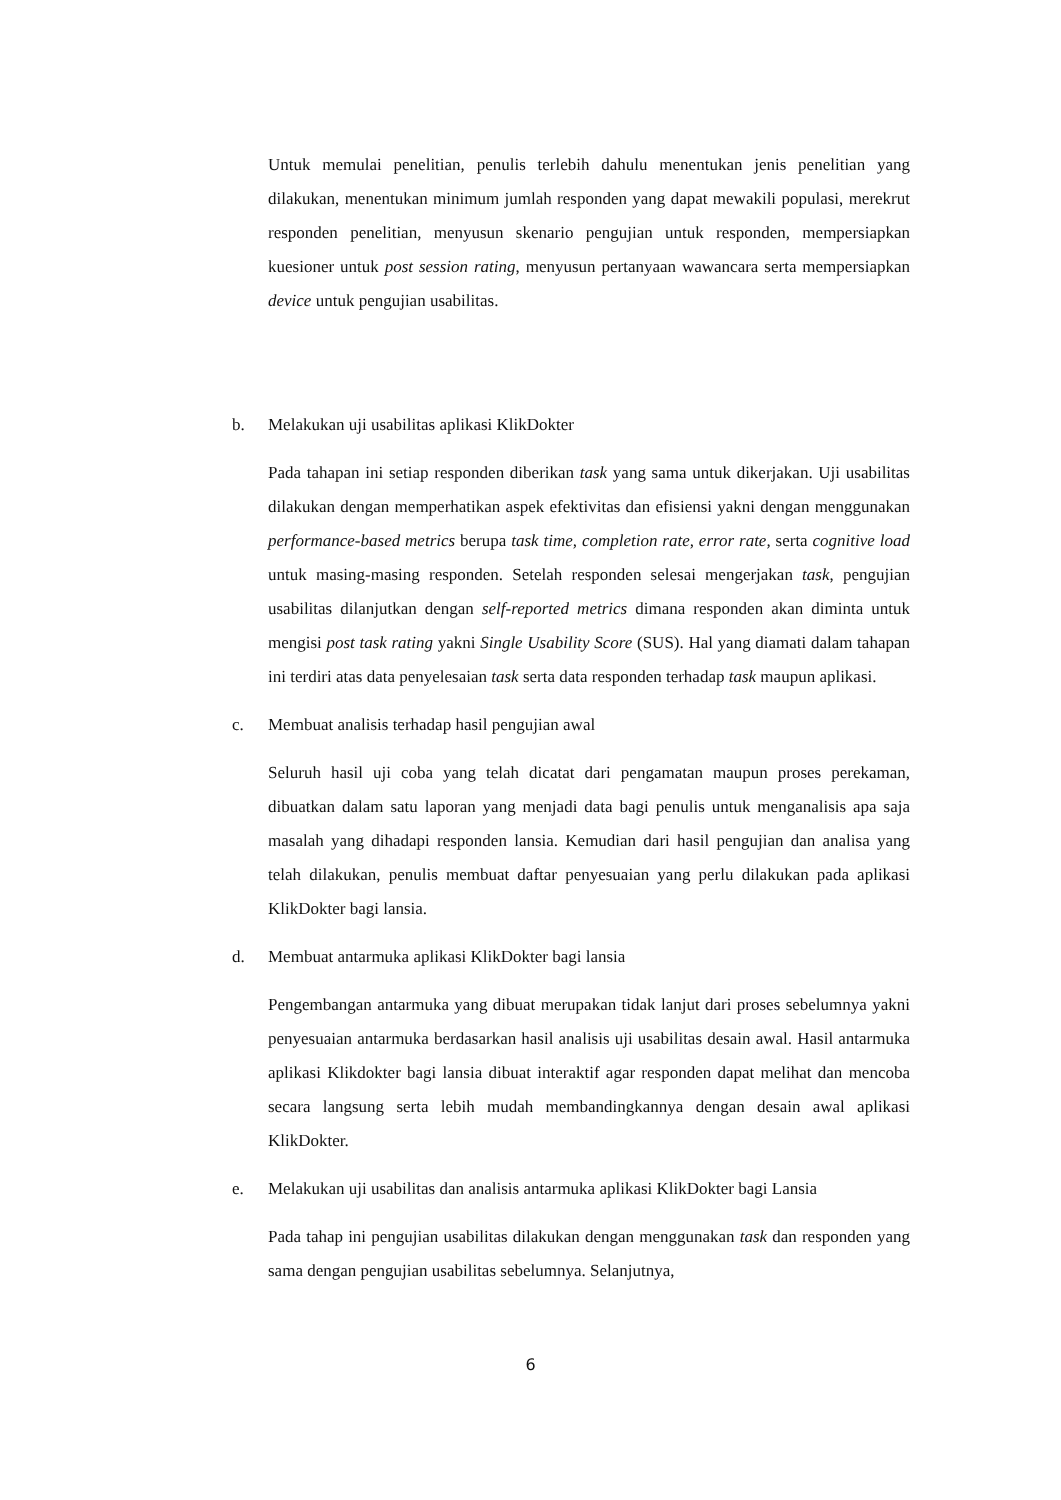Untuk memulai penelitian, penulis terlebih dahulu menentukan jenis penelitian yang dilakukan, menentukan minimum jumlah responden yang dapat mewakili populasi, merekrut responden penelitian, menyusun skenario pengujian untuk responden, mempersiapkan kuesioner untuk post session rating, menyusun pertanyaan wawancara serta mempersiapkan device untuk pengujian usabilitas.
b. Melakukan uji usabilitas aplikasi KlikDokter
Pada tahapan ini setiap responden diberikan task yang sama untuk dikerjakan. Uji usabilitas dilakukan dengan memperhatikan aspek efektivitas dan efisiensi yakni dengan menggunakan performance-based metrics berupa task time, completion rate, error rate, serta cognitive load untuk masing-masing responden. Setelah responden selesai mengerjakan task, pengujian usabilitas dilanjutkan dengan self-reported metrics dimana responden akan diminta untuk mengisi post task rating yakni Single Usability Score (SUS). Hal yang diamati dalam tahapan ini terdiri atas data penyelesaian task serta data responden terhadap task maupun aplikasi.
c. Membuat analisis terhadap hasil pengujian awal
Seluruh hasil uji coba yang telah dicatat dari pengamatan maupun proses perekaman, dibuatkan dalam satu laporan yang menjadi data bagi penulis untuk menganalisis apa saja masalah yang dihadapi responden lansia. Kemudian dari hasil pengujian dan analisa yang telah dilakukan, penulis membuat daftar penyesuaian yang perlu dilakukan pada aplikasi KlikDokter bagi lansia.
d. Membuat antarmuka aplikasi KlikDokter bagi lansia
Pengembangan antarmuka yang dibuat merupakan tidak lanjut dari proses sebelumnya yakni penyesuaian antarmuka berdasarkan hasil analisis uji usabilitas desain awal. Hasil antarmuka aplikasi Klikdokter bagi lansia dibuat interaktif agar responden dapat melihat dan mencoba secara langsung serta lebih mudah membandingkannya dengan desain awal aplikasi KlikDokter.
e. Melakukan uji usabilitas dan analisis antarmuka aplikasi KlikDokter bagi Lansia
Pada tahap ini pengujian usabilitas dilakukan dengan menggunakan task dan responden yang sama dengan pengujian usabilitas sebelumnya. Selanjutnya,
6